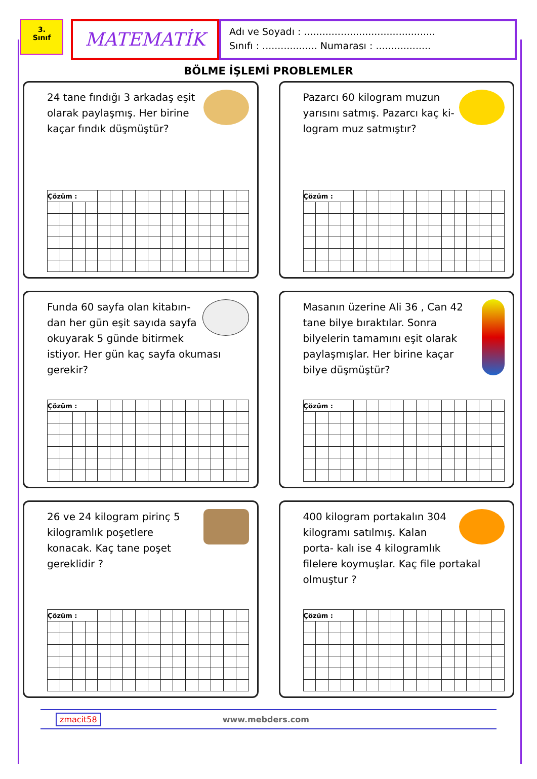3.
Sınıf
MATEMATİK
Adı ve Soyadı : ...........................................
Sınıfı : .................. Numarası : ..................
BÖLME İŞLEMİ PROBLEMLER
24 tane fındığı 3 arkadaş eşit olarak paylaşmış. Her birine kaçar fındık düşmüştür?
| Çözüm : | | | | | | | | | | | | | | | |
Pazarcı 60 kilogram muzun yarısını satmış. Pazarcı kaç ki- logram muz satmıştır?
| Çözüm : | | | | | | | | | | | | | | | |
Funda 60 sayfa olan kitabın- dan her gün eşit sayıda sayfa okuyarak 5 günde bitirmek istiyor. Her gün kaç sayfa okuması gerekir?
| Çözüm : | | | | | | | | | | | | | | | |
Masanın üzerine Ali 36 , Can 42 tane bilye bıraktılar. Sonra bilyelerin tamamını eşit olarak paylaşmışlar. Her birine kaçar bilye düşmüştür?
| Çözüm : | | | | | | | | | | | | | | | |
26 ve 24 kilogram pirinç 5 kilogramlık poşetlere konacak. Kaç tane poşet gereklidir ?
| Çözüm : | | | | | | | | | | | | | | | |
400 kilogram portakalın 304 kilogramı satılmış. Kalan porta- kalı ise 4 kilogramlık filelere koymuşlar. Kaç file portakal olmuştur ?
| Çözüm : | | | | | | | | | | | | | | | |
zmacit58 www.mebders.com